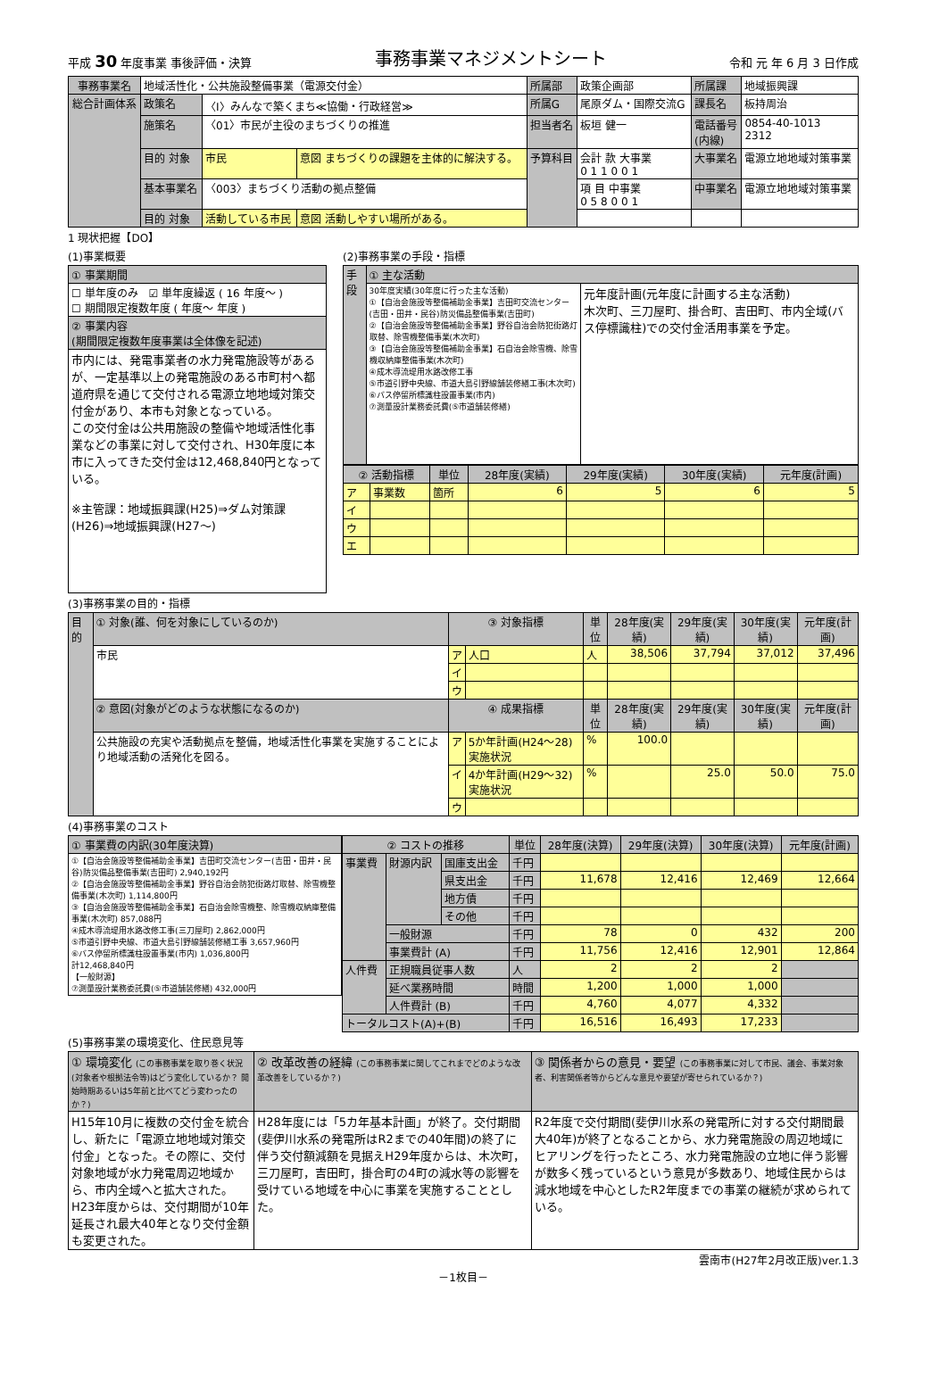平成 30 年度事業 事後評価・決算 事務事業マネジメントシート 令和 元 年 6 月 3 日作成
| 事務事業名 | 地域活性化・公共施設整備事業（電源交付金） | | | 所属部 | 政策企画部 | 所属課 | 地域振興課 |
| 総合計画体系 | 政策名 | 〈Ⅰ〉みんなで築くまち≪協働・行政経営≫ | | 所属G | 尾原ダム・国際交流G | 課長名 | 板持周治 |
| | 施策名 | 〈01〉市民が主役のまちづくりの推進 | | 担当者名 | 板垣 健一 | 電話番号 (内線) | 0854-40-1013 2312 |
| | 目的 対象 | 市民 | 意図 まちづくりの課題を主体的に解決する。 | 予算科目 | 会計 款 大事業 0 1 1 0 0 1 | 大事業名 | 電源立地地域対策事業 |
| | 基本事業名 | 〈003〉まちづくり活動の拠点整備 | | | 項 目 中事業 0 5 8 0 0 1 | 中事業名 | 電源立地地域対策事業 |
| | 目的 対象 | 活動している市民 | 意図 活動しやすい場所がある。 | | | | |
1 現状把握【DO】
(1)事業概要
| ① 事業期間 |
| ☐ 単年度のみ ☑ 単年度繰返 ( 16 年度～ ) ☐ 期間限定複数年度 ( 年度～ 年度 ) |
| ② 事業内容 (期間限定複数年度事業は全体像を記述) |
| 市内には、発電事業者の水力発電施設等があるが、一定基準以上の発電施設のある市町村へ都道府県を通じて交付される電源立地地域対策交付金があり、本市も対象となっている。 この交付金は公共用施設の整備や地域活性化事業などの事業に対して交付され、H30年度に本市に入ってきた交付金は12,468,840円となっている。 ※主管課：地域振興課(H25)⇒ダム対策課(H26)⇒地域振興課(H27～) |
(2)事務事業の手段・指標
| 手段 | ① 主な活動 | |
| | 30年度実績(30年度に行った主な活動) ①【自治会施設等整備補助金事業】吉田町交流センター(吉田・田井・民谷)防災備品整備事業(吉田町) ②【自治会施設等整備補助金事業】野谷自治会防犯街路灯取替、除雪機整備事業(木次町) ③【自治会施設等整備補助金事業】石自治会除雪機、除雪機収納庫整備事業(木次町) ④成木導流堤用水路改修工事 ⑤市道引野中央線、市道大島引野線舗装修繕工事(木次町) ⑥バス停留所標識柱設置事業(市内) ⑦測量設計業務委託費(⑤市道舗装修繕) | 元年度計画(元年度に計画する主な活動) 木次町、三刀屋町、掛合町、吉田町、市内全域(バス停標識柱)での交付金活用事業を予定。 |
| ② 活動指標 | | 単位 | 28年度(実績) | 29年度(実績) | 30年度(実績) | 元年度(計画) |
| --- | --- | --- | --- | --- | --- | --- |
| ア | 事業数 | 箇所 | 6 | 5 | 6 | 5 |
| イ | | | | | | |
| ウ | | | | | | |
| エ | | | | | | |
(3)事務事業の目的・指標
| 目的 | ① 対象(誰、何を対象にしているのか) | ③ 対象指標 | | 単位 | 28年度(実績) | 29年度(実績) | 30年度(実績) | 元年度(計画) |
| | 市民 | ア | 人口 | 人 | 38,506 | 37,794 | 37,012 | 37,496 |
| | | イ | | | | | | |
| | | ウ | | | | | | |
| | ② 意図(対象がどのような状態になるのか) | ④ 成果指標 | | 単位 | 28年度(実績) | 29年度(実績) | 30年度(実績) | 元年度(計画) |
| | 公共施設の充実や活動拠点を整備，地域活性化事業を実施することにより地域活動の活発化を図る。 | ア | 5か年計画(H24～28)実施状況 | % | 100.0 | | | |
| | | イ | 4か年計画(H29～32)実施状況 | % | | 25.0 | 50.0 | 75.0 |
| | | ウ | | | | | | |
(4)事務事業のコスト
| ① 事業費の内訳(30年度決算) |
| ①【自治会施設等整備補助金事業】吉田町交流センター(吉田・田井・民谷)防災備品整備事業(吉田町) 2,940,192円 ②【自治会施設等整備補助金事業】野谷自治会防犯街路灯取替、除雪機整備事業(木次町) 1,114,800円 ③【自治会施設等整備補助金事業】石自治会除雪機整、除雪機収納庫整備事業(木次町) 857,088円 ④成木導流堤用水路改修工事(三刀屋町) 2,862,000円 ⑤市道引野中央線、市道大島引野線舗装修繕工事 3,657,960円 ⑥バス停留所標識柱設置事業(市内) 1,036,800円 計12,468,840円 【一般財源】 ⑦測量設計業務委託費(⑤市道舗装修繕) 432,000円 |
| ② コストの推移 | | | 単位 | 28年度(決算) | 29年度(決算) | 30年度(決算) | 元年度(計画) |
| --- | --- | --- | --- | --- | --- | --- | --- |
| 事業費 | 財源内訳 | 国庫支出金 | 千円 | | | | |
| | | 県支出金 | 千円 | 11,678 | 12,416 | 12,469 | 12,664 |
| | | 地方債 | 千円 | | | | |
| | | その他 | 千円 | | | | |
| | 一般財源 | | 千円 | 78 | 0 | 432 | 200 |
| | 事業費計 (A) | | 千円 | 11,756 | 12,416 | 12,901 | 12,864 |
| 人件費 | 正規職員従事人数 | | 人 | 2 | 2 | 2 | |
| | 延べ業務時間 | | 時間 | 1,200 | 1,000 | 1,000 | |
| | 人件費計 (B) | | 千円 | 4,760 | 4,077 | 4,332 | |
| トータルコスト(A)+(B) | | | 千円 | 16,516 | 16,493 | 17,233 | |
(5)事務事業の環境変化、住民意見等
| ① 環境変化 (この事務事業を取り巻く状況(対象者や根拠法令等)はどう変化しているか？ 開始時期あるいは5年前と比べてどう変わったのか？) | ② 改革改善の経緯 (この事務事業に関してこれまでどのような改革改善をしているか？) | ③ 関係者からの意見・要望 (この事務事業に対して市民、議会、事業対象者、利害関係者等からどんな意見や要望が寄せられているか？) |
| H15年10月に複数の交付金を統合し、新たに「電源立地地域対策交付金」となった。その際に、交付対象地域が水力発電周辺地域から、市内全域へと拡大された。 H23年度からは、交付期間が10年延長され最大40年となり交付金額も変更された。 | H28年度には「5カ年基本計画」が終了。交付期間(斐伊川水系の発電所はR2までの40年間)の終了に伴う交付額減額を見据えH29年度からは、木次町，三刀屋町，吉田町，掛合町の4町の減水等の影響を受けている地域を中心に事業を実施することとした。 | R2年度で交付期間(斐伊川水系の発電所に対する交付期間最大40年)が終了となることから、水力発電施設の周辺地域にヒアリングを行ったところ、水力発電施設の立地に伴う影響が数多く残っているという意見が多数あり、地域住民からは減水地域を中心としたR2年度までの事業の継続が求められている。 |
雲南市(H27年2月改正版)ver.1.3
－1枚目－